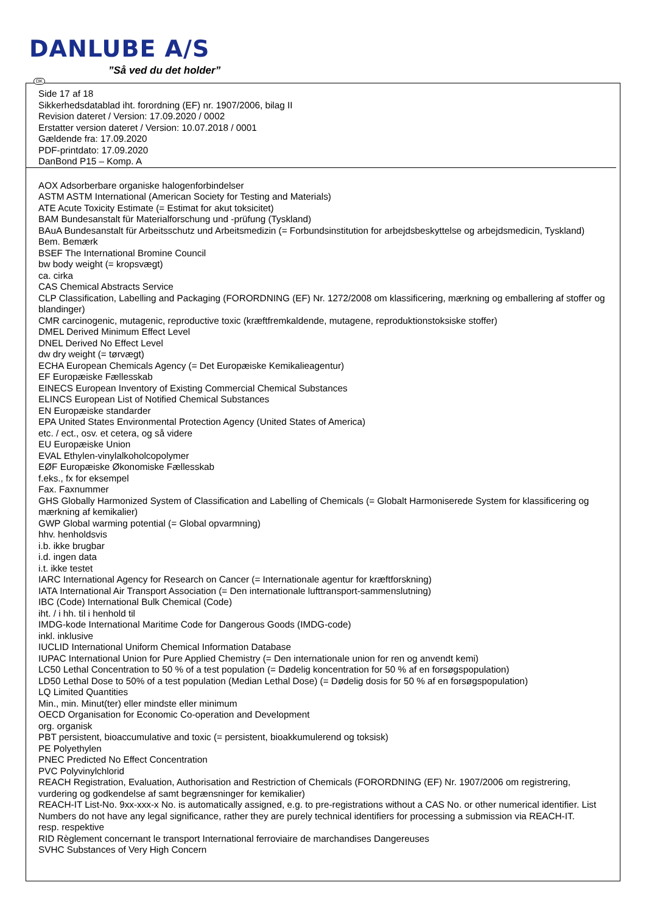DANLUBE A/S
”Så ved du det holder”
DK
Side 17 af 18
Sikkerhedsdatablad iht. forordning (EF) nr. 1907/2006, bilag II
Revision dateret / Version: 17.09.2020 / 0002
Erstatter version dateret / Version: 10.07.2018 / 0001
Gældende fra: 17.09.2020
PDF-printdato: 17.09.2020
DanBond P15 – Komp. A
AOX Adsorberbare organiske halogenforbindelser
ASTM ASTM International (American Society for Testing and Materials)
ATE Acute Toxicity Estimate (= Estimat for akut toksicitet)
BAM Bundesanstalt für Materialforschung und -prüfung (Tyskland)
BAuA Bundesanstalt für Arbeitsschutz und Arbeitsmedizin (= Forbundsinstitution for arbejdsbeskyttelse og arbejdsmedicin, Tyskland)
Bem. Bemærk
BSEF The International Bromine Council
bw body weight (= kropsvægt)
ca. cirka
CAS Chemical Abstracts Service
CLP Classification, Labelling and Packaging (FORORDNING (EF) Nr. 1272/2008 om klassificering, mærkning og emballering af stoffer og blandinger)
CMR carcinogenic, mutagenic, reproductive toxic (kræftfremkaldende, mutagene, reproduktionstoksiske stoffer)
DMEL Derived Minimum Effect Level
DNEL Derived No Effect Level
dw dry weight (= tørvægt)
ECHA European Chemicals Agency (= Det Europæiske Kemikalieagentur)
EF Europæiske Fællesskab
EINECS European Inventory of Existing Commercial Chemical Substances
ELINCS European List of Notified Chemical Substances
EN Europæiske standarder
EPA United States Environmental Protection Agency (United States of America)
etc. / ect., osv. et cetera, og så videre
EU Europæiske Union
EVAL Ethylen-vinylalkoholcopolymer
EØF Europæiske Økonomiske Fællesskab
f.eks., fx for eksempel
Fax. Faxnummer
GHS Globally Harmonized System of Classification and Labelling of Chemicals (= Globalt Harmoniserede System for klassificering og mærkning af kemikalier)
GWP Global warming potential (= Global opvarmning)
hhv. henholdsvis
i.b. ikke brugbar
i.d. ingen data
i.t. ikke testet
IARC International Agency for Research on Cancer (= Internationale agentur for kræftforskning)
IATA International Air Transport Association (= Den internationale lufttransport-sammenslutning)
IBC (Code) International Bulk Chemical (Code)
iht. / i hh. til i henhold til
IMDG-kode International Maritime Code for Dangerous Goods (IMDG-code)
inkl. inklusive
IUCLID International Uniform Chemical Information Database
IUPAC International Union for Pure Applied Chemistry (= Den internationale union for ren og anvendt kemi)
LC50 Lethal Concentration to 50 % of a test population (= Dødelig koncentration for 50 % af en forsøgspopulation)
LD50 Lethal Dose to 50% of a test population (Median Lethal Dose) (= Dødelig dosis for 50 % af en forsøgspopulation)
LQ Limited Quantities
Min., min. Minut(ter) eller mindste eller minimum
OECD Organisation for Economic Co-operation and Development
org. organisk
PBT persistent, bioaccumulative and toxic (= persistent, bioakkumulerend og toksisk)
PE Polyethylen
PNEC Predicted No Effect Concentration
PVC Polyvinylchlorid
REACH Registration, Evaluation, Authorisation and Restriction of Chemicals (FORORDNING (EF) Nr. 1907/2006 om registrering, vurdering og godkendelse af samt begrænsninger for kemikalier)
REACH-IT List-No. 9xx-xxx-x No. is automatically assigned, e.g. to pre-registrations without a CAS No. or other numerical identifier. List Numbers do not have any legal significance, rather they are purely technical identifiers for processing a submission via REACH-IT.
resp. respektive
RID Règlement concernant le transport International ferroviaire de marchandises Dangereuses
SVHC Substances of Very High Concern